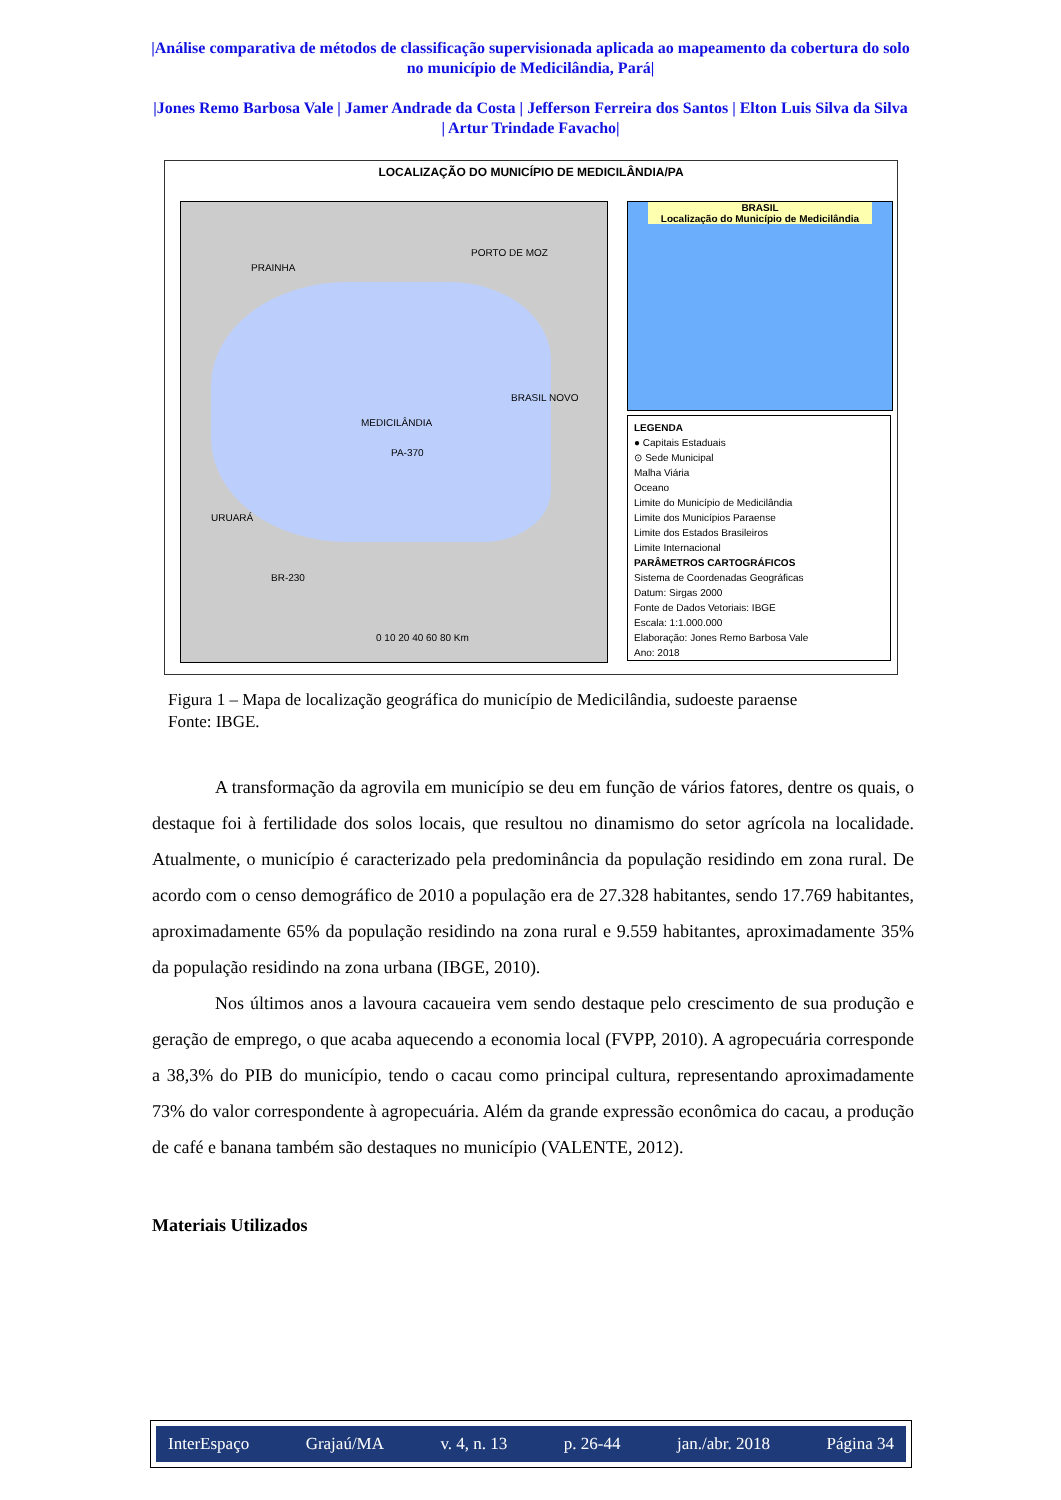|Análise comparativa de métodos de classificação supervisionada aplicada ao mapeamento da cobertura do solo no município de Medicilândia, Pará|
|Jones Remo Barbosa Vale | Jamer Andrade da Costa | Jefferson Ferreira dos Santos | Elton Luis Silva da Silva | Artur Trindade Favacho|
LOCALIZAÇÃO DO MUNICÍPIO DE MEDICILÂNDIA/PA
PRAINHA
PORTO DE MOZ
MEDICILÂNDIA
BRASIL NOVO
URUARÁ
BR-230
PA-370
0 10 20 40 60 80 Km
BRASIL
Localização do Município de Medicilândia
LEGENDA
● Capitais Estaduais
⊙ Sede Municipal
Malha Viária
Oceano
Limite do Município de Medicilândia
Limite dos Municípios Paraense
Limite dos Estados Brasileiros
Limite Internacional
PARÂMETROS CARTOGRÁFICOS
Sistema de Coordenadas Geográficas
Datum: Sirgas 2000
Fonte de Dados Vetoriais: IBGE
Escala: 1:1.000.000
Elaboração: Jones Remo Barbosa Vale
Ano: 2018
Figura 1 – Mapa de localização geográfica do município de Medicilândia, sudoeste paraense
Fonte: IBGE.
A transformação da agrovila em município se deu em função de vários fatores, dentre os quais, o destaque foi à fertilidade dos solos locais, que resultou no dinamismo do setor agrícola na localidade. Atualmente, o município é caracterizado pela predominância da população residindo em zona rural. De acordo com o censo demográfico de 2010 a população era de 27.328 habitantes, sendo 17.769 habitantes, aproximadamente 65% da população residindo na zona rural e 9.559 habitantes, aproximadamente 35% da população residindo na zona urbana (IBGE, 2010).
Nos últimos anos a lavoura cacaueira vem sendo destaque pelo crescimento de sua produção e geração de emprego, o que acaba aquecendo a economia local (FVPP, 2010). A agropecuária corresponde a 38,3% do PIB do município, tendo o cacau como principal cultura, representando aproximadamente 73% do valor correspondente à agropecuária. Além da grande expressão econômica do cacau, a produção de café e banana também são destaques no município (VALENTE, 2012).
Materiais Utilizados
InterEspaço Grajaú/MA v. 4, n. 13 p. 26-44 jan./abr. 2018 Página 34